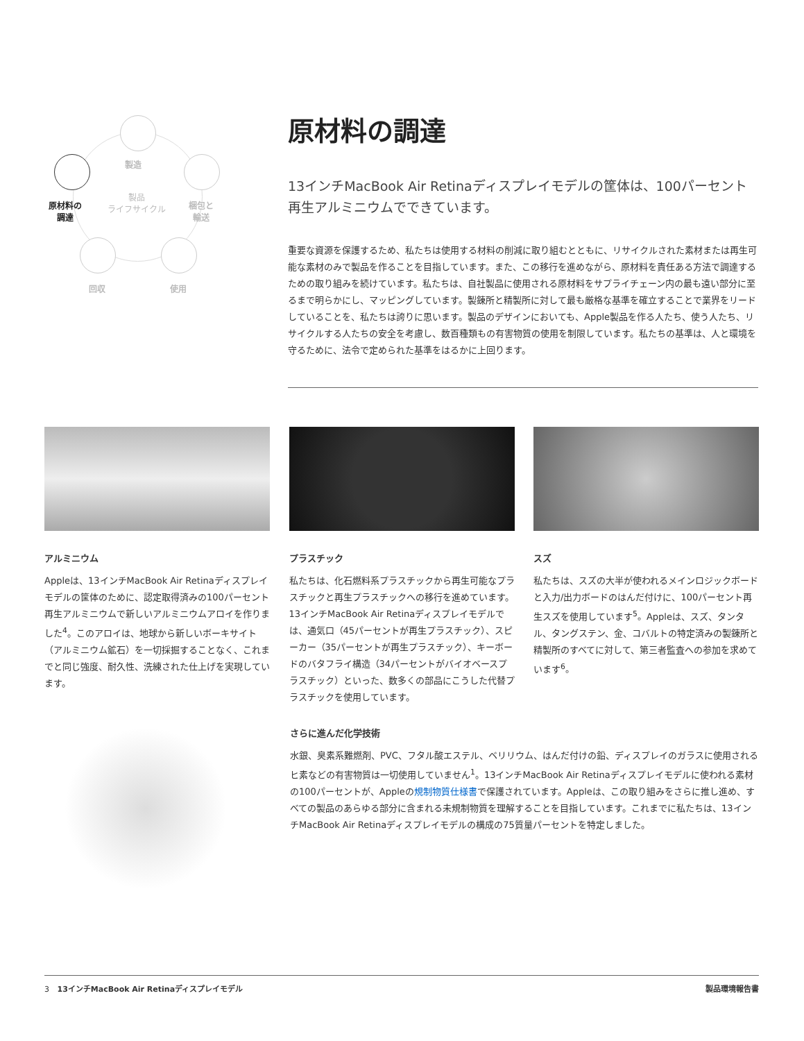製造
原材料の
調達
製品
ライフサイクル
梱包と
輸送
回収 使用
原材料の調達
13インチMacBook Air Retinaディスプレイモデルの筐体は、100パーセント再生アルミニウムでできています。
重要な資源を保護するため、私たちは使用する材料の削減に取り組むとともに、リサイクルされた素材または再生可能な素材のみで製品を作ることを目指しています。また、この移行を進めながら、原材料を責任ある方法で調達するための取り組みを続けています。私たちは、自社製品に使用される原材料をサプライチェーン内の最も遠い部分に至るまで明らかにし、マッピングしています。製錬所と精製所に対して最も厳格な基準を確立することで業界をリードしていることを、私たちは誇りに思います。製品のデザインにおいても、Apple製品を作る人たち、使う人たち、リサイクルする人たちの安全を考慮し、数百種類もの有害物質の使用を制限しています。私たちの基準は、人と環境を守るために、法令で定められた基準をはるかに上回ります。
アルミニウム
Appleは、13インチMacBook Air Retinaディスプレイモデルの筐体のために、認定取得済みの100パーセント再生アルミニウムで新しいアルミニウムアロイを作りました<sup>4</sup>。このアロイは、地球から新しいボーキサイト（アルミニウム鉱石）を一切採掘することなく、これまでと同じ強度、耐久性、洗練された仕上げを実現しています。
プラスチック
私たちは、化石燃料系プラスチックから再生可能なプラスチックと再生プラスチックへの移行を進めています。13インチMacBook Air Retinaディスプレイモデルでは、通気口（45パーセントが再生プラスチック）、スピーカー（35パーセントが再生プラスチック）、キーボードのバタフライ構造（34パーセントがバイオベースプラスチック）といった、数多くの部品にこうした代替プラスチックを使用しています。
スズ
私たちは、スズの大半が使われるメインロジックボードと入力/出力ボードのはんだ付けに、100パーセント再生スズを使用しています<sup>5</sup>。Appleは、スズ、タンタル、タングステン、金、コバルトの特定済みの製錬所と精製所のすべてに対して、第三者監査への参加を求めています<sup>6</sup>。
さらに進んだ化学技術
水銀、臭素系難燃剤、PVC、フタル酸エステル、ベリリウム、はんだ付けの鉛、ディスプレイのガラスに使用されるヒ素などの有害物質は一切使用していません<sup>1</sup>。13インチMacBook Air Retinaディスプレイモデルに使われる素材の100パーセントが、Appleの規制物質仕様書で保護されています。Appleは、この取り組みをさらに推し進め、すべての製品のあらゆる部分に含まれる未規制物質を理解することを目指しています。これまでに私たちは、13インチMacBook Air Retinaディスプレイモデルの構成の75質量パーセントを特定しました。
3 13インチMacBook Air Retinaディスプレイモデル 製品環境報告書